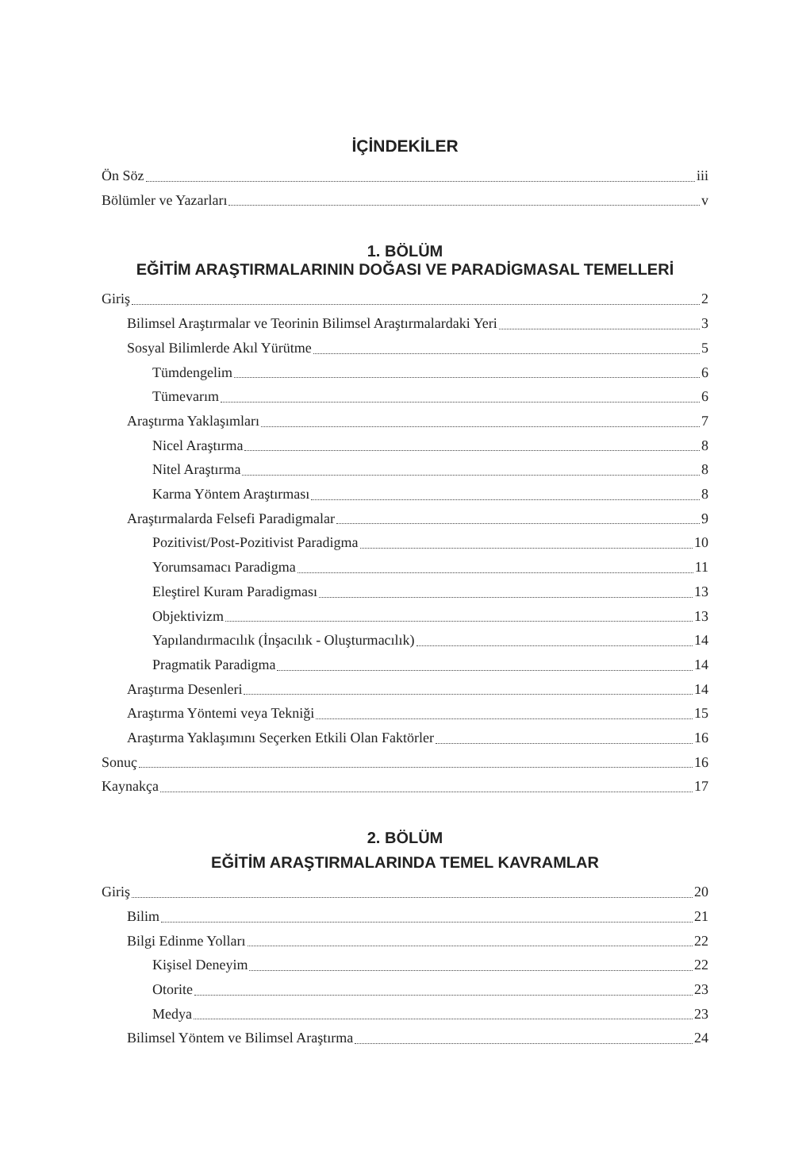İÇİNDEKİLER
Ön Söz iii
Bölümler ve Yazarları v
1. BÖLÜM
EĞİTİM ARAŞTIRMALARININ DOĞASI VE PARADİGMASAL TEMELLERİ
Giriş 2
Bilimsel Araştırmalar ve Teorinin Bilimsel Araştırmalardaki Yeri 3
Sosyal Bilimlerde Akıl Yürütme 5
Tümdengelim 6
Tümevarım 6
Araştırma Yaklaşımları 7
Nicel Araştırma 8
Nitel Araştırma 8
Karma Yöntem Araştırması 8
Araştırmalarda Felsefi Paradigmalar 9
Pozitivist/Post-Pozitivist Paradigma 10
Yorumsamacı Paradigma 11
Eleştirel Kuram Paradigması 13
Objektivizm 13
Yapılandırmacılık (İnşacılık - Oluşturmacılık) 14
Pragmatik Paradigma 14
Araştırma Desenleri 14
Araştırma Yöntemi veya Tekniği 15
Araştırma Yaklaşımını Seçerken Etkili Olan Faktörler 16
Sonuç 16
Kaynakça 17
2. BÖLÜM
EĞİTİM ARAŞTIRMALARINDA TEMEL KAVRAMLAR
Giriş 20
Bilim 21
Bilgi Edinme Yolları 22
Kişisel Deneyim 22
Otorite 23
Medya 23
Bilimsel Yöntem ve Bilimsel Araştırma 24